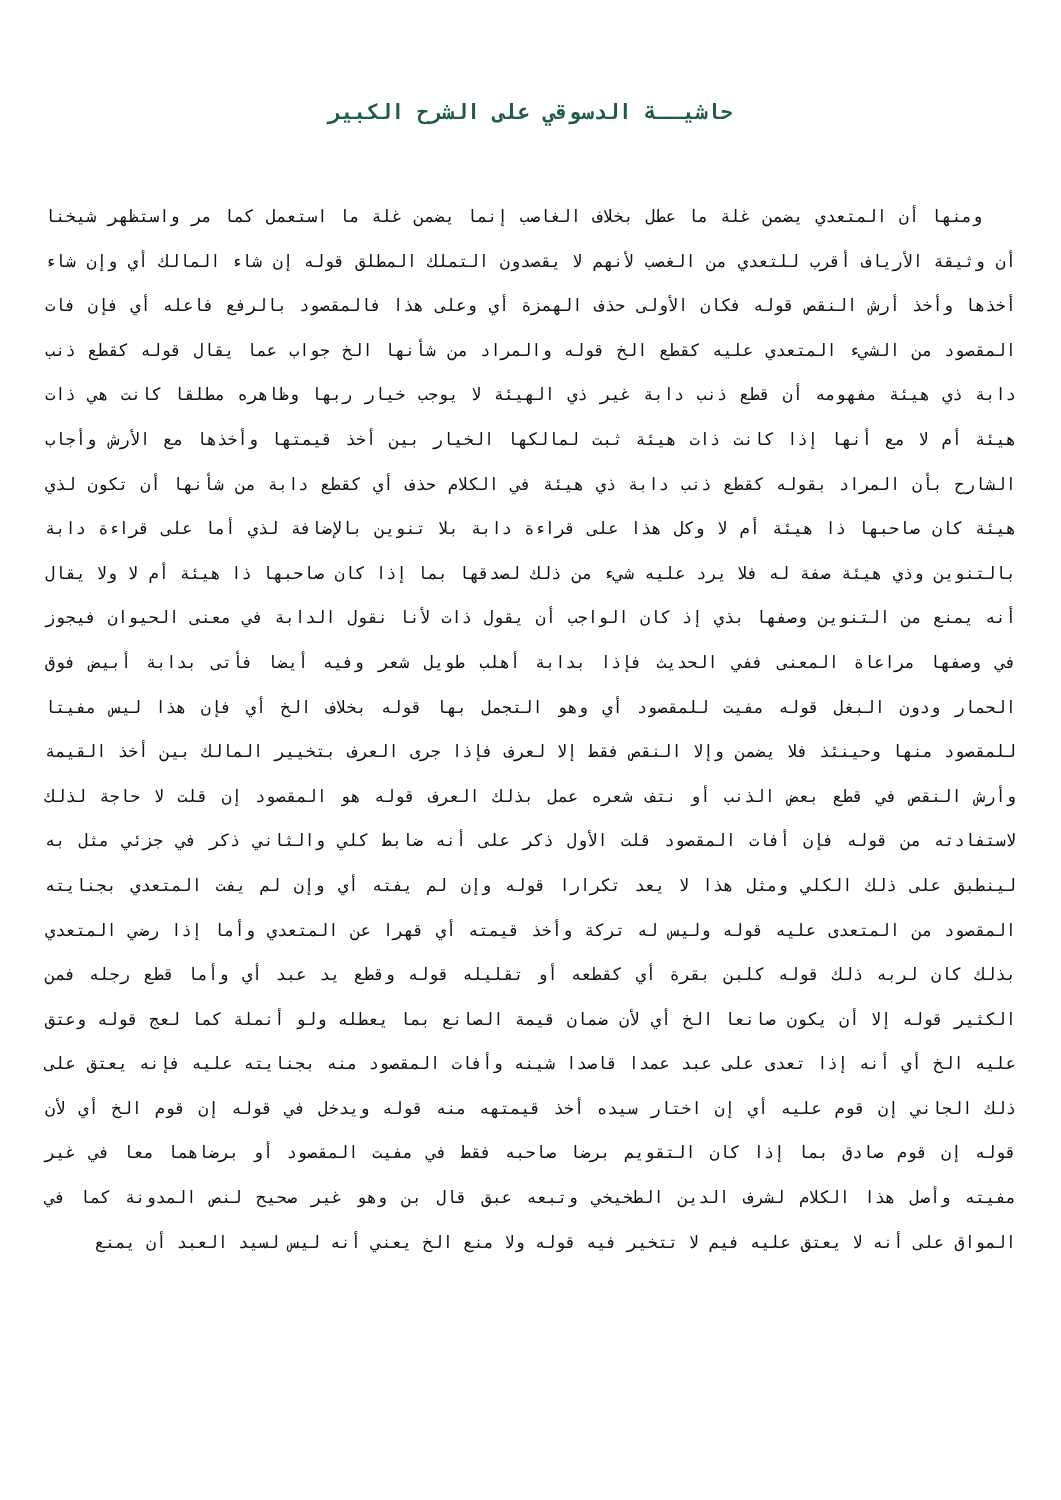حاشيــة الدسوقي على الشرح الكبير
ومنها أن المتعدي يضمن غلة ما عطل بخلاف الغاصب إنما يضمن غلة ما استعمل كما مر واستظهر شيخنا أن وثيقة الأرياف أقرب للتعدي من الغصب لأنهم لا يقصدون التملك المطلق قوله إن شاء المالك أي وإن شاء أخذها وأخذ أرش النقص قوله فكان الأولى حذف الهمزة أي وعلى هذا فالمقصود بالرفع فاعله أي فإن فات المقصود من الشيء المتعدي عليه كقطع الخ قوله والمراد من شأنها الخ جواب عما يقال قوله كقطع ذنب دابة ذي هيئة مفهومه أن قطع ذنب دابة غير ذي الهيئة لا يوجب خيار ربها وظاهره مطلقا كانت هي ذات هيئة أم لا مع أنها إذا كانت ذات هيئة ثبت لمالكها الخيار بين أخذ قيمتها وأخذها مع الأرش وأجاب الشارح بأن المراد بقوله كقطع ذنب دابة ذي هيئة في الكلام حذف أي كقطع دابة من شأنها أن تكون لذي هيئة كان صاحبها ذا هيئة أم لا وكل هذا على قراءة دابة بلا تنوين بالإضافة لذي أما على قراءة دابة بالتنوين وذي هيئة صفة له فلا يرد عليه شيء من ذلك لصدقها بما إذا كان صاحبها ذا هيئة أم لا ولا يقال أنه يمنع من التنوين وصفها بذي إذ كان الواجب أن يقول ذات لأنا نقول الدابة في معنى الحيوان فيجوز في وصفها مراعاة المعنى ففي الحديث فإذا بدابة أهلب طويل شعر وفيه أيضا فأتى بدابة أبيض فوق الحمار ودون البغل قوله مفيت للمقصود أي وهو التجمل بها قوله بخلاف الخ أي فإن هذا ليس مفيتا للمقصود منها وحينئذ فلا يضمن وإلا النقص فقط إلا لعرف فإذا جرى العرف بتخيير المالك بين أخذ القيمة وأرش النقص في قطع بعض الذنب أو نتف شعره عمل بذلك العرف قوله هو المقصود إن قلت لا حاجة لذلك لاستفادته من قوله فإن أفات المقصود قلت الأول ذكر على أنه ضابط كلي والثاني ذكر في جزئي مثل به لينطبق على ذلك الكلي ومثل هذا لا يعد تكرارا قوله وإن لم يفته أي وإن لم يفت المتعدي بجنايته المقصود من المتعدى عليه قوله وليس له تركة وأخذ قيمته أي قهرا عن المتعدي وأما إذا رضي المتعدي بذلك كان لربه ذلك قوله كلبن بقرة أي كقطعه أو تقليله قوله وقطع يد عبد أي وأما قطع رجله فمن الكثير قوله إلا أن يكون صانعا الخ أي لأن ضمان قيمة الصانع بما يعطله ولو أنملة كما لعج قوله وعتق عليه الخ أي أنه إذا تعدى على عبد عمدا قاصدا شينه وأفات المقصود منه بجنايته عليه فإنه يعتق على ذلك الجاني إن قوم عليه أي إن اختار سيده أخذ قيمتهه منه قوله ويدخل في قوله إن قوم الخ أي لأن قوله إن قوم صادق بما إذا كان التقويم برضا صاحبه فقط في مفيت المقصود أو برضاهما معا في غير مفيته وأصل هذا الكلام لشرف الدين الطخيخي وتبعه عبق قال بن وهو غير صحيح لنص المدونة كما في المواق على أنه لا يعتق عليه فيم لا تتخير فيه قوله ولا منع الخ يعني أنه ليس لسيد العبد أن يمنع